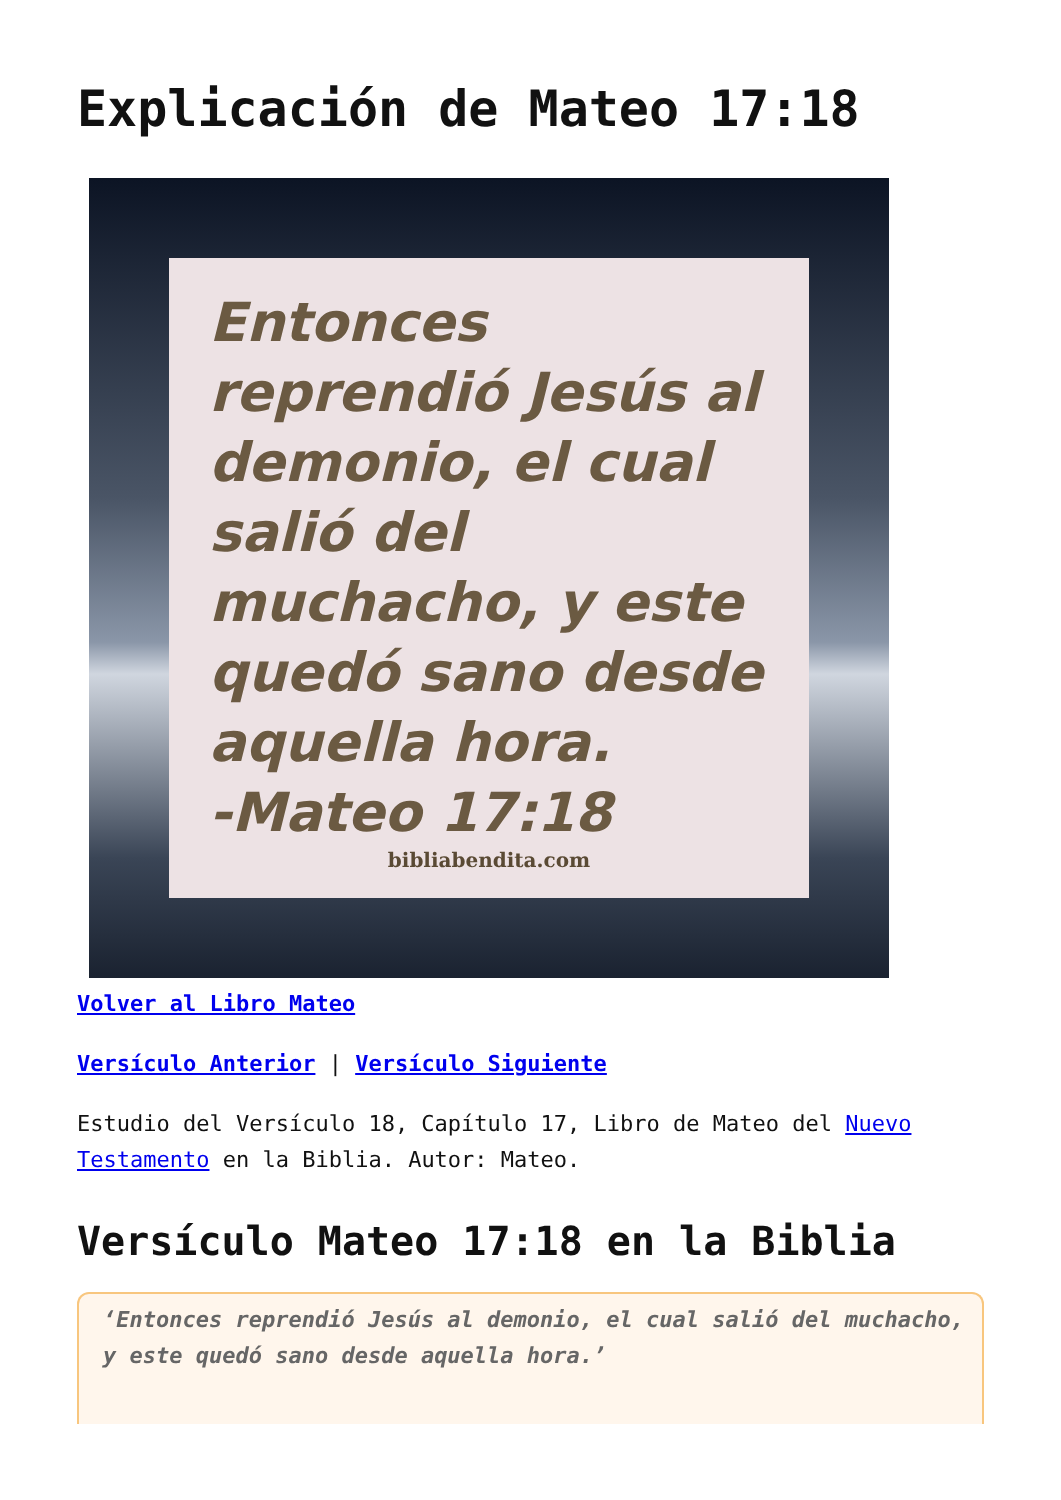Explicación de Mateo 17:18
Entonces reprendió Jesús al demonio, el cual salió del muchacho, y este quedó sano desde aquella hora.
-Mateo 17:18
bibliabendita.com
Volver al Libro Mateo
Versículo Anterior | Versículo Siguiente
Estudio del Versículo 18, Capítulo 17, Libro de Mateo del Nuevo Testamento en la Biblia. Autor: Mateo.
Versículo Mateo 17:18 en la Biblia
‘Entonces reprendió Jesús al demonio, el cual salió del muchacho, y este quedó sano desde aquella hora.’